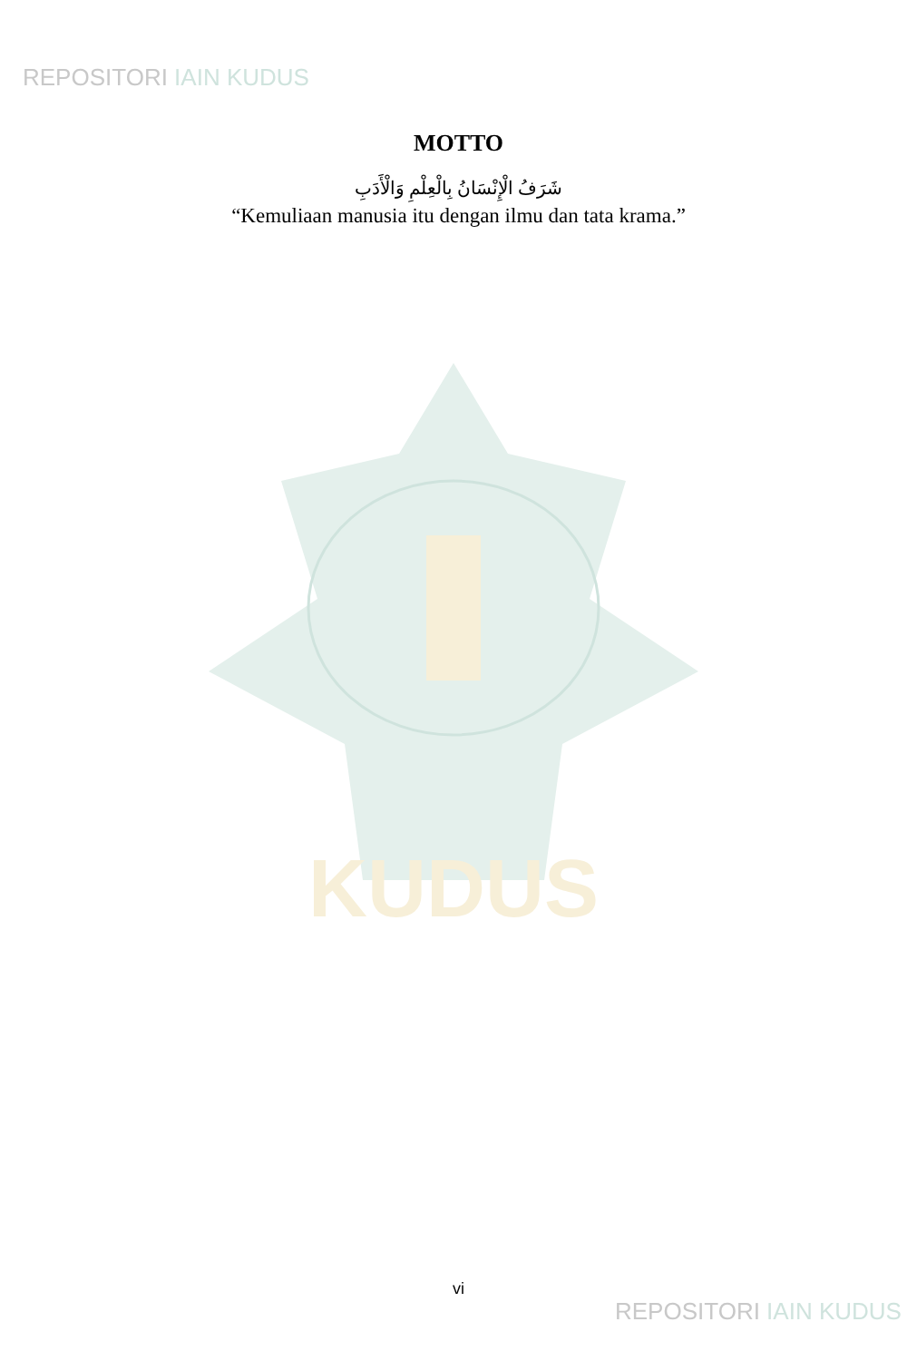REPOSITORI IAIN KUDUS
MOTTO
شَرَفُ الْإِنْسَانُ بِالْعِلْمِ وَالْأَدَبِ
“Kemuliaan manusia itu dengan ilmu dan tata krama.”
KUDUS
vi
REPOSITORI IAIN KUDUS